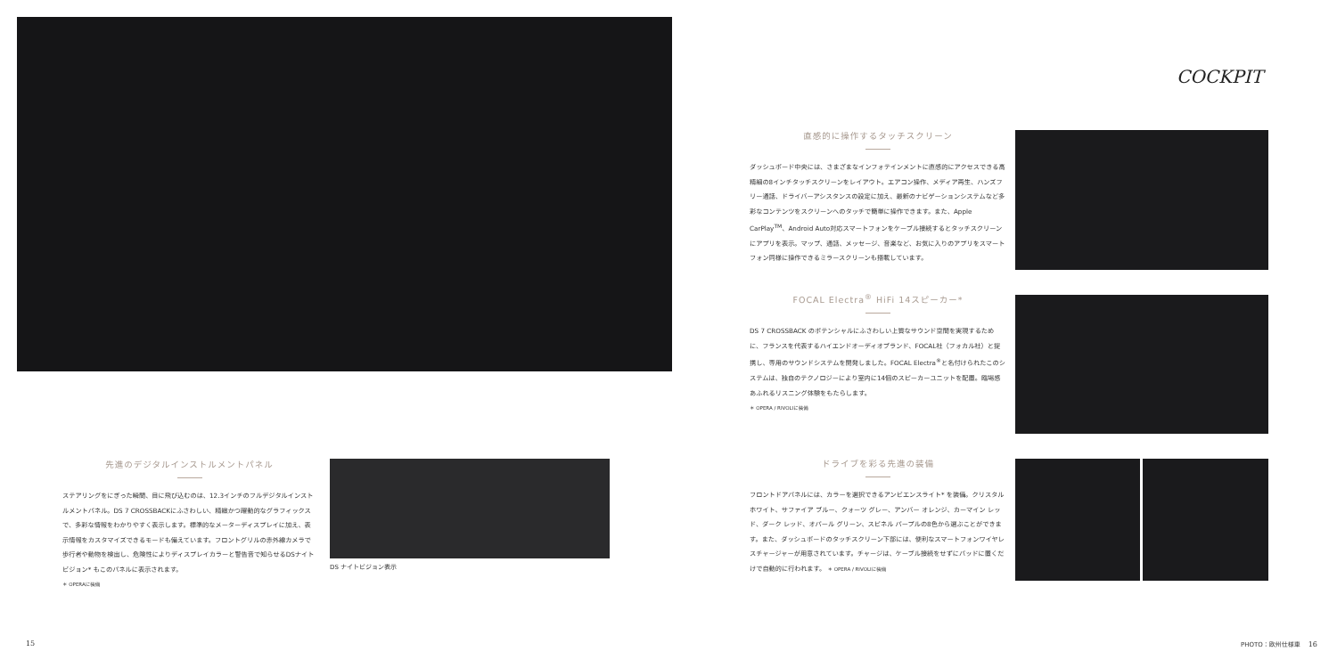COCKPIT
直感的に操作するタッチスクリーン
ダッシュボード中央には、さまざまなインフォテインメントに直感的にアクセスできる高精細の8インチタッチスクリーンをレイアウト。エアコン操作、メディア再生、ハンズフリー通話、ドライバーアシスタンスの設定に加え、最新のナビゲーションシステムなど多彩なコンテンツをスクリーンへのタッチで簡単に操作できます。また、Apple CarPlay<sup>TM</sup>、Android Auto対応スマートフォンをケーブル接続するとタッチスクリーンにアプリを表示。マップ、通話、メッセージ、音楽など、お気に入りのアプリをスマートフォン同様に操作できるミラースクリーンも搭載しています。
FOCAL Electra<sup>®</sup> HiFi 14スピーカー*
DS 7 CROSSBACK のポテンシャルにふさわしい上質なサウンド空間を実現するために、フランスを代表するハイエンドオーディオブランド、FOCAL社（フォカル社）と提携し、専用のサウンドシステムを開発しました。FOCAL Electra<sup>®</sup>と名付けられたこのシステムは、独自のテクノロジーにより室内に14個のスピーカーユニットを配置。臨場感あふれるリスニング体験をもたらします。
＊ OPERA / RIVOLIに装備
ドライブを彩る先進の装備
フロントドアパネルには、カラーを選択できるアンビエンスライト* を装備。クリスタル ホワイト、サファイア ブルー、クォーツ グレー、アンバー オレンジ、カーマイン レッド、ダーク レッド、オパール グリーン、スピネル パープルの8色から選ぶことができます。また、ダッシュボードのタッチスクリーン下部には、便利なスマートフォンワイヤレスチャージャーが用意されています。チャージは、ケーブル接続をせずにパッドに置くだけで自動的に行われます。 ＊ OPERA / RIVOLIに装備
先進のデジタルインストルメントパネル
ステアリングをにぎった瞬間、目に飛び込むのは、12.3インチのフルデジタルインストルメントパネル。DS 7 CROSSBACKにふさわしい、精緻かつ躍動的なグラフィックスで、多彩な情報をわかりやすく表示します。標準的なメーターディスプレイに加え、表示情報をカスタマイズできるモードも備えています。フロントグリルの赤外線カメラで歩行者や動物を検出し、危険性によりディスプレイカラーと警告音で知らせるDSナイトビジョン* もこのパネルに表示されます。
＊ OPERAに装備
DS ナイトビジョン表示
15 PHOTO：欧州仕様車 16